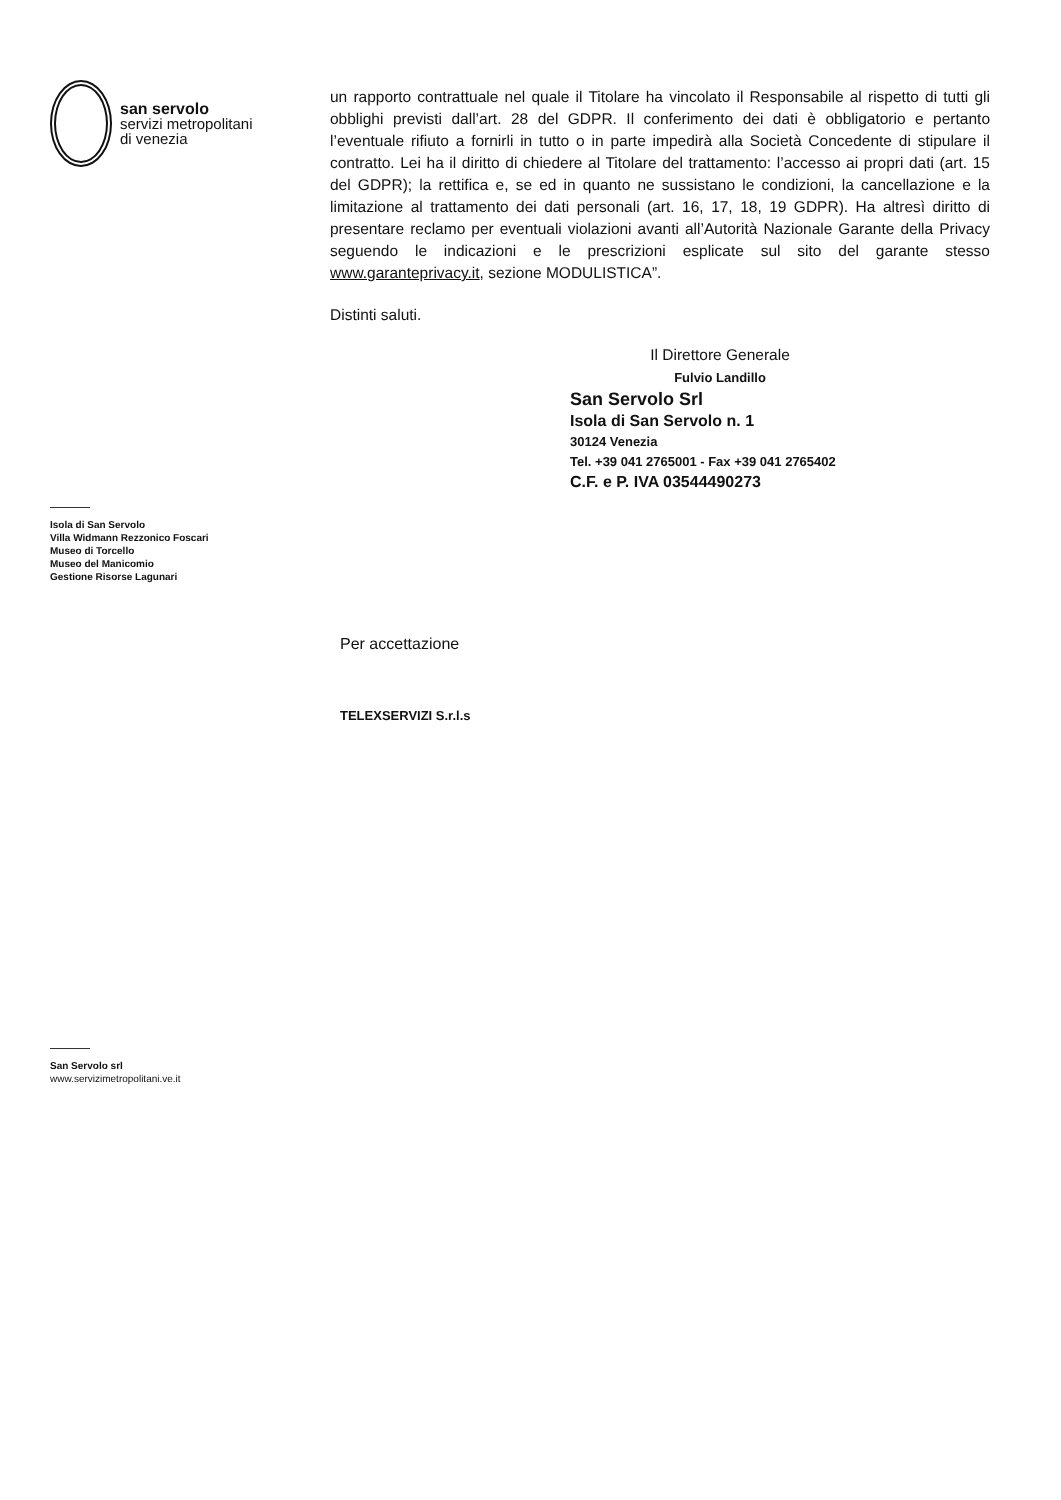san servolo
servizi metropolitani
di venezia
Isola di San Servolo
Villa Widmann Rezzonico Foscari
Museo di Torcello
Museo del Manicomio
Gestione Risorse Lagunari
San Servolo srl
www.servizimetropolitani.ve.it
un rapporto contrattuale nel quale il Titolare ha vincolato il Responsabile al rispetto di tutti gli obblighi previsti dall’art. 28 del GDPR. Il conferimento dei dati è obbligatorio e pertanto l’eventuale rifiuto a fornirli in tutto o in parte impedirà alla Società Concedente di stipulare il contratto. Lei ha il diritto di chiedere al Titolare del trattamento: l’accesso ai propri dati (art. 15 del GDPR); la rettifica e, se ed in quanto ne sussistano le condizioni, la cancellazione e la limitazione al trattamento dei dati personali (art. 16, 17, 18, 19 GDPR). Ha altresì diritto di presentare reclamo per eventuali violazioni avanti all’Autorità Nazionale Garante della Privacy seguendo le indicazioni e le prescrizioni esplicate sul sito del garante stesso www.garanteprivacy.it, sezione MODULISTICA”.
Distinti saluti.
Il Direttore Generale
Fulvio Landillo
San Servolo Srl
Isola di San Servolo n. 1
30124 Venezia
Tel. +39 041 2765001 - Fax +39 041 2765402
C.F. e P. IVA 03544490273
Per accettazione
TELEXSERVIZI S.r.l.s